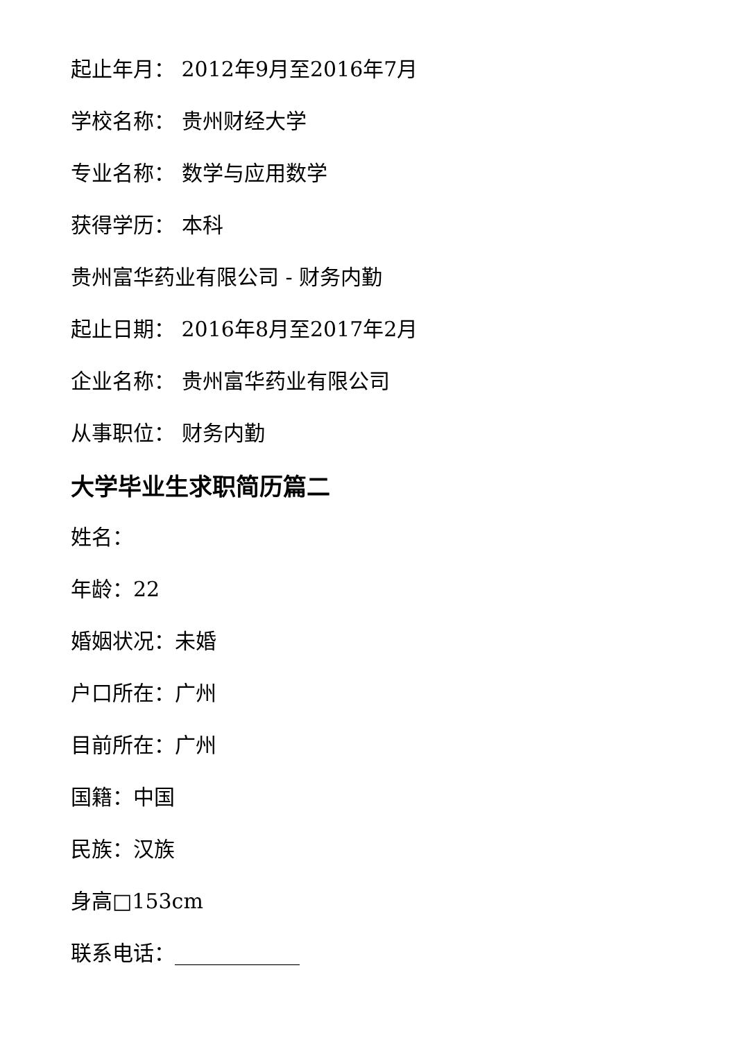起止年月： 2012年9月至2016年7月
学校名称： 贵州财经大学
专业名称： 数学与应用数学
获得学历： 本科
贵州富华药业有限公司 - 财务内勤
起止日期： 2016年8月至2017年2月
企业名称： 贵州富华药业有限公司
从事职位： 财务内勤
大学毕业生求职简历篇二
姓名：
年龄：22
婚姻状况：未婚
户口所在：广州
目前所在：广州
国籍：中国
民族：汉族
身高□153cm
联系电话：____________